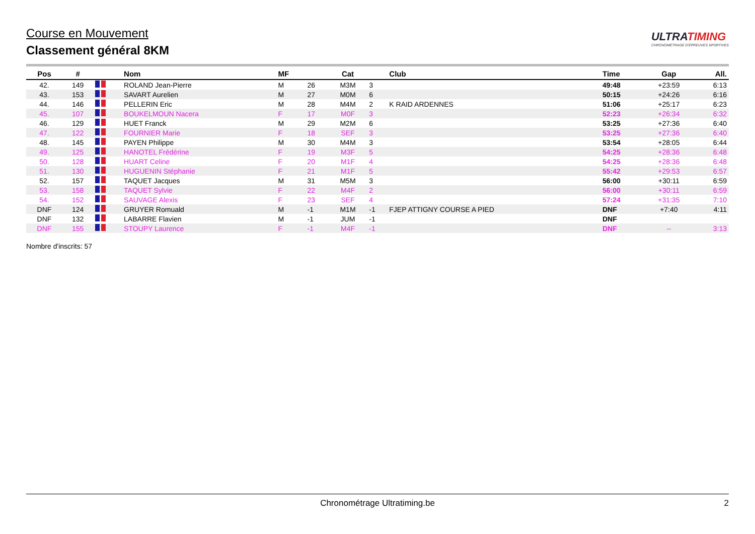Course en Mouvement
Classement général 8KM
ULTRATIMING
CHRONOMÉTRAGE D'ÉPREUVES SPORTIVES
| Pos | # | | Nom | MF | | Cat | | Club | Time | Gap | All. |
| --- | --- | --- | --- | --- | --- | --- | --- | --- | --- | --- | --- |
| 42. | 149 | | ROLAND Jean-Pierre | M | 26 | M3M | 3 | | 49:48 | +23:59 | 6:13 |
| 43. | 153 | | SAVART Aurelien | M | 27 | M0M | 6 | | 50:15 | +24:26 | 6:16 |
| 44. | 146 | | PELLERIN Eric | M | 28 | M4M | 2 | K RAID ARDENNES | 51:06 | +25:17 | 6:23 |
| 45. | 107 | | BOUKELMOUN Nacera | F | 17 | M0F | 3 | | 52:23 | +26:34 | 6:32 |
| 46. | 129 | | HUET Franck | M | 29 | M2M | 6 | | 53:25 | +27:36 | 6:40 |
| 47. | 122 | | FOURNIER Marie | F | 18 | SEF | 3 | | 53:25 | +27:36 | 6:40 |
| 48. | 145 | | PAYEN Philippe | M | 30 | M4M | 3 | | 53:54 | +28:05 | 6:44 |
| 49. | 125 | | HANOTEL Frédérine | F | 19 | M3F | 5 | | 54:25 | +28:36 | 6:48 |
| 50. | 128 | | HUART Celine | F | 20 | M1F | 4 | | 54:25 | +28:36 | 6:48 |
| 51. | 130 | | HUGUENIN Stéphanie | F | 21 | M1F | 5 | | 55:42 | +29:53 | 6:57 |
| 52. | 157 | | TAQUET Jacques | M | 31 | M5M | 3 | | 56:00 | +30:11 | 6:59 |
| 53. | 158 | | TAQUET Sylvie | F | 22 | M4F | 2 | | 56:00 | +30:11 | 6:59 |
| 54. | 152 | | SAUVAGE Alexis | F | 23 | SEF | 4 | | 57:24 | +31:35 | 7:10 |
| DNF | 124 | | GRUYER Romuald | M | -1 | M1M | -1 | FJEP ATTIGNY COURSE A PIED | DNF | +7:40 | 4:11 |
| DNF | 132 | | LABARRE Flavien | M | -1 | JUM | -1 | | DNF | | |
| DNF | 155 | | STOUPY Laurence | F | -1 | M4F | -1 | | DNF | -- | 3:13 |
Nombre d'inscrits: 57
Chronométrage Ultratiming.be 2